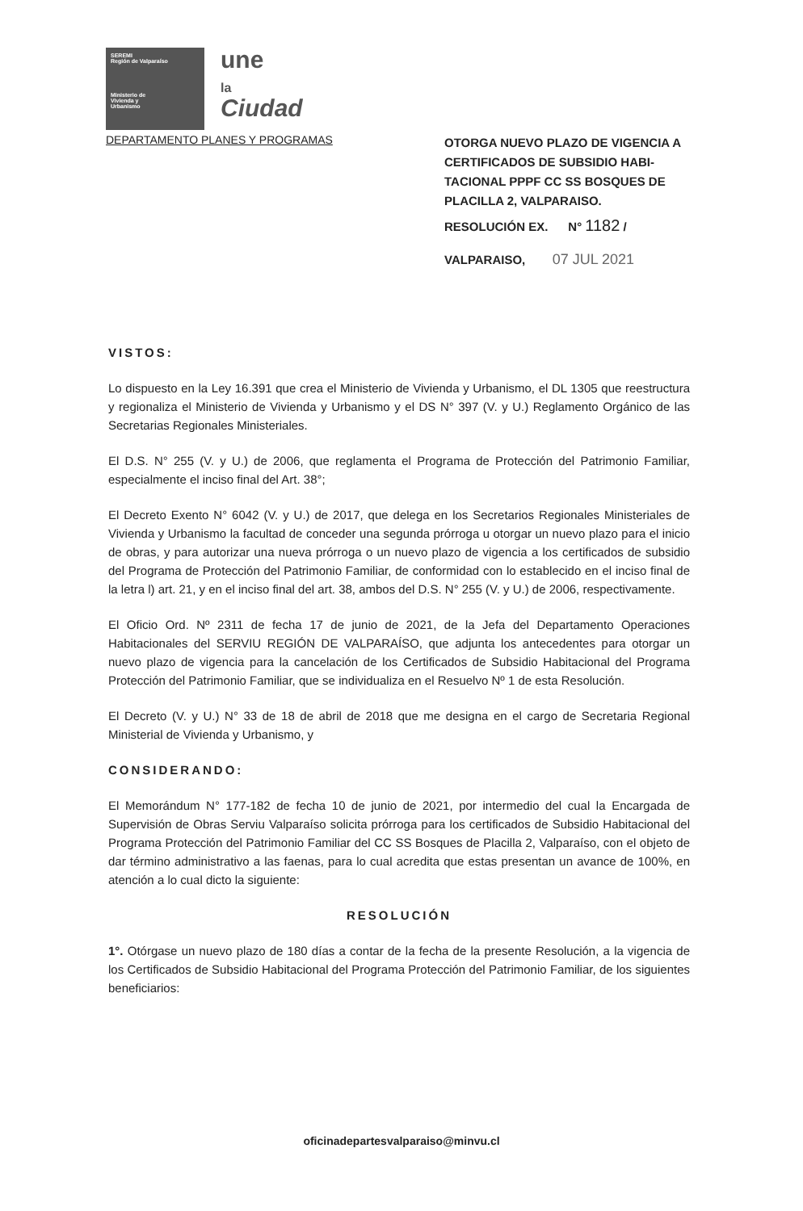SEREMI
Región de Valparaíso
Ministerio de
Vivienda y
Urbanismo
une
la
Ciudad
DEPARTAMENTO PLANES Y PROGRAMAS
OTORGA NUEVO PLAZO DE VIGENCIA A CERTIFICADOS DE SUBSIDIO HABI-TACIONAL PPPF CC SS BOSQUES DE PLACILLA 2, VALPARAISO.
RESOLUCIÓN EX. N° 1182 /
VALPARAISO, 07 JUL 2021
VISTOS:
Lo dispuesto en la Ley 16.391 que crea el Ministerio de Vivienda y Urbanismo, el DL 1305 que reestructura y regionaliza el Ministerio de Vivienda y Urbanismo y el DS N° 397 (V. y U.) Reglamento Orgánico de las Secretarias Regionales Ministeriales.
El D.S. N° 255 (V. y U.) de 2006, que reglamenta el Programa de Protección del Patrimonio Familiar, especialmente el inciso final del Art. 38°;
El Decreto Exento N° 6042 (V. y U.) de 2017, que delega en los Secretarios Regionales Ministeriales de Vivienda y Urbanismo la facultad de conceder una segunda prórroga u otorgar un nuevo plazo para el inicio de obras, y para autorizar una nueva prórroga o un nuevo plazo de vigencia a los certificados de subsidio del Programa de Protección del Patrimonio Familiar, de conformidad con lo establecido en el inciso final de la letra l) art. 21, y en el inciso final del art. 38, ambos del D.S. N° 255 (V. y U.) de 2006, respectivamente.
El Oficio Ord. Nº 2311 de fecha 17 de junio de 2021, de la Jefa del Departamento Operaciones Habitacionales del SERVIU REGIÓN DE VALPARAÍSO, que adjunta los antecedentes para otorgar un nuevo plazo de vigencia para la cancelación de los Certificados de Subsidio Habitacional del Programa Protección del Patrimonio Familiar, que se individualiza en el Resuelvo Nº 1 de esta Resolución.
El Decreto (V. y U.) N° 33 de 18 de abril de 2018 que me designa en el cargo de Secretaria Regional Ministerial de Vivienda y Urbanismo, y
CONSIDERANDO:
El Memorándum N° 177-182 de fecha 10 de junio de 2021, por intermedio del cual la Encargada de Supervisión de Obras Serviu Valparaíso solicita prórroga para los certificados de Subsidio Habitacional del Programa Protección del Patrimonio Familiar del CC SS Bosques de Placilla 2, Valparaíso, con el objeto de dar término administrativo a las faenas, para lo cual acredita que estas presentan un avance de 100%, en atención a lo cual dicto la siguiente:
RESOLUCIÓN
1°. Otórgase un nuevo plazo de 180 días a contar de la fecha de la presente Resolución, a la vigencia de los Certificados de Subsidio Habitacional del Programa Protección del Patrimonio Familiar, de los siguientes beneficiarios:
oficinadepartesvalparaiso@minvu.cl